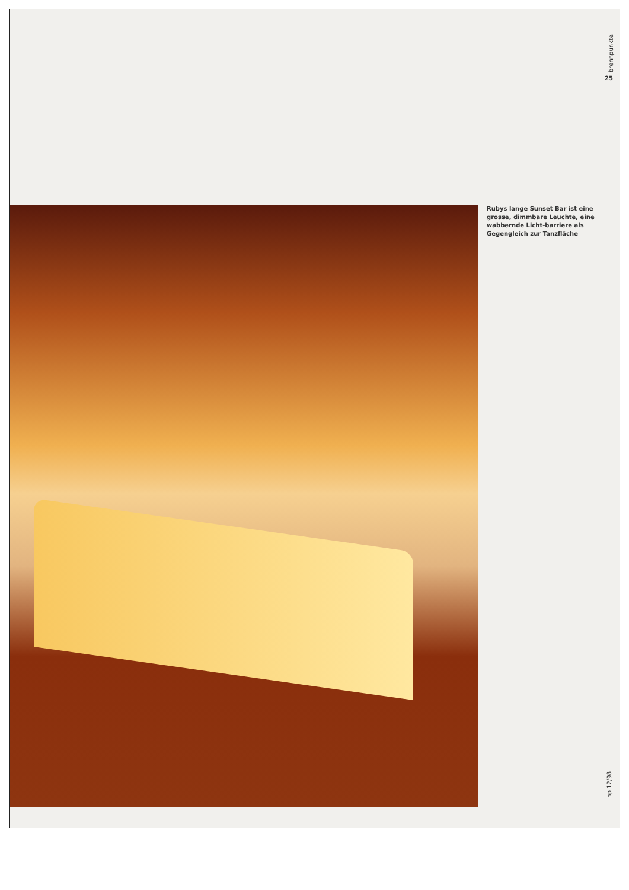brennpunkte
25
Rubys lange Sunset Bar ist eine grosse, dimmbare Leuchte, eine wabbernde Licht-barriere als Gegengleich zur Tanzfläche
hp 12/98